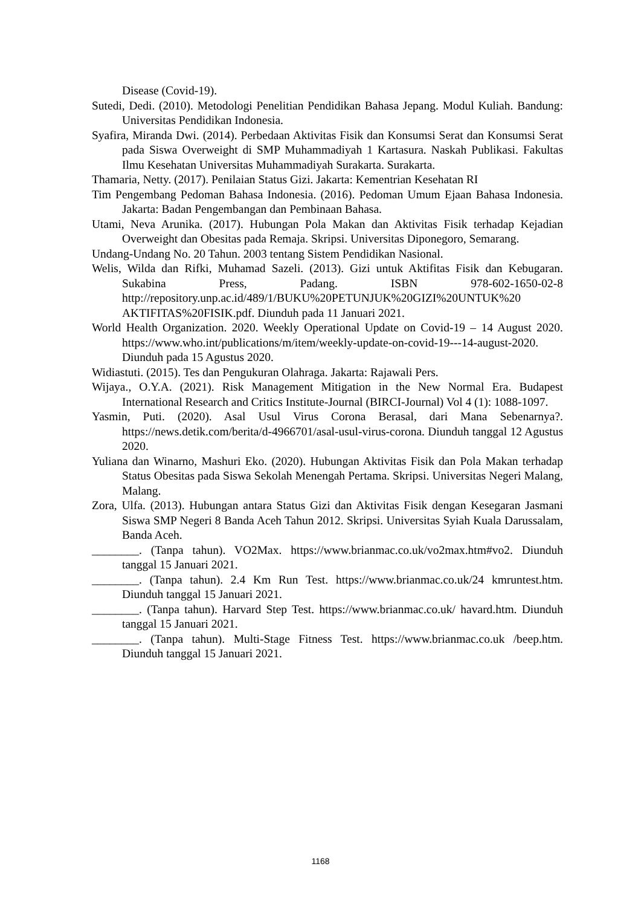Disease (Covid-19).
Sutedi, Dedi. (2010). Metodologi Penelitian Pendidikan Bahasa Jepang. Modul Kuliah. Bandung: Universitas Pendidikan Indonesia.
Syafira, Miranda Dwi. (2014). Perbedaan Aktivitas Fisik dan Konsumsi Serat dan Konsumsi Serat pada Siswa Overweight di SMP Muhammadiyah 1 Kartasura. Naskah Publikasi. Fakultas Ilmu Kesehatan Universitas Muhammadiyah Surakarta. Surakarta.
Thamaria, Netty. (2017). Penilaian Status Gizi. Jakarta: Kementrian Kesehatan RI
Tim Pengembang Pedoman Bahasa Indonesia. (2016). Pedoman Umum Ejaan Bahasa Indonesia. Jakarta: Badan Pengembangan dan Pembinaan Bahasa.
Utami, Neva Arunika. (2017). Hubungan Pola Makan dan Aktivitas Fisik terhadap Kejadian Overweight dan Obesitas pada Remaja. Skripsi. Universitas Diponegoro, Semarang.
Undang-Undang No. 20 Tahun. 2003 tentang Sistem Pendidikan Nasional.
Welis, Wilda dan Rifki, Muhamad Sazeli. (2013). Gizi untuk Aktifitas Fisik dan Kebugaran. Sukabina Press, Padang. ISBN 978-602-1650-02-8 http://repository.unp.ac.id/489/1/BUKU%20PETUNJUK%20GIZI%20UNTUK%20 AKTIFITAS%20FISIK.pdf. Diunduh pada 11 Januari 2021.
World Health Organization. 2020. Weekly Operational Update on Covid-19 – 14 August 2020. https://www.who.int/publications/m/item/weekly-update-on-covid-19---14-august-2020. Diunduh pada 15 Agustus 2020.
Widiastuti. (2015). Tes dan Pengukuran Olahraga. Jakarta: Rajawali Pers.
Wijaya., O.Y.A. (2021). Risk Management Mitigation in the New Normal Era. Budapest International Research and Critics Institute-Journal (BIRCI-Journal) Vol 4 (1): 1088-1097.
Yasmin, Puti. (2020). Asal Usul Virus Corona Berasal, dari Mana Sebenarnya?. https://news.detik.com/berita/d-4966701/asal-usul-virus-corona. Diunduh tanggal 12 Agustus 2020.
Yuliana dan Winarno, Mashuri Eko. (2020). Hubungan Aktivitas Fisik dan Pola Makan terhadap Status Obesitas pada Siswa Sekolah Menengah Pertama. Skripsi. Universitas Negeri Malang, Malang.
Zora, Ulfa. (2013). Hubungan antara Status Gizi dan Aktivitas Fisik dengan Kesegaran Jasmani Siswa SMP Negeri 8 Banda Aceh Tahun 2012. Skripsi. Universitas Syiah Kuala Darussalam, Banda Aceh.
________. (Tanpa tahun). VO2Max. https://www.brianmac.co.uk/vo2max.htm#vo2. Diunduh tanggal 15 Januari 2021.
________. (Tanpa tahun). 2.4 Km Run Test. https://www.brianmac.co.uk/24 kmruntest.htm. Diunduh tanggal 15 Januari 2021.
________. (Tanpa tahun). Harvard Step Test. https://www.brianmac.co.uk/ havard.htm. Diunduh tanggal 15 Januari 2021.
________. (Tanpa tahun). Multi-Stage Fitness Test. https://www.brianmac.co.uk /beep.htm. Diunduh tanggal 15 Januari 2021.
1168